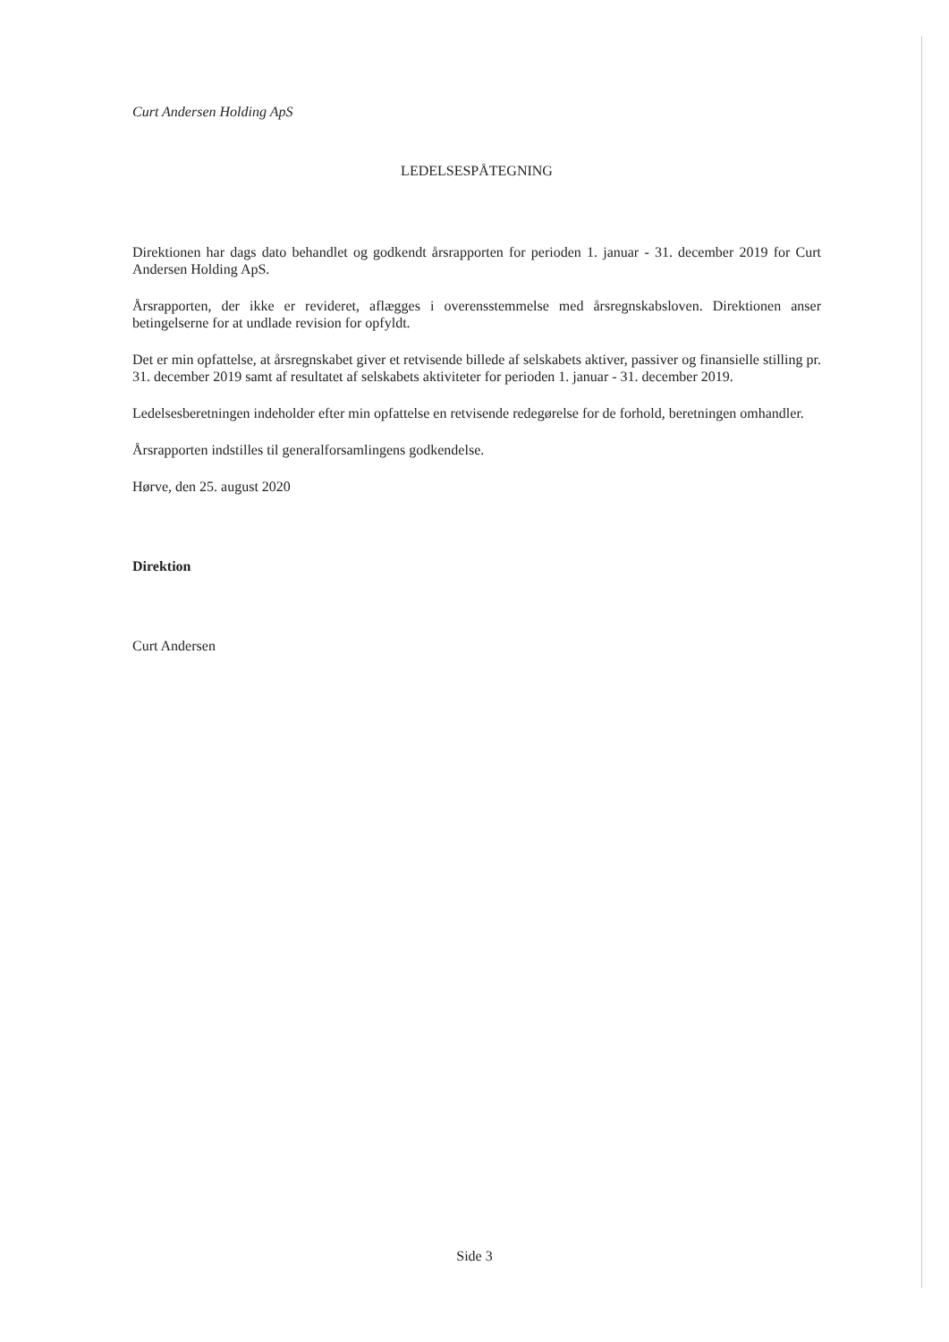Curt Andersen Holding ApS
LEDELSESPÅTEGNING
Direktionen har dags dato behandlet og godkendt årsrapporten for perioden 1. januar - 31. december 2019 for Curt Andersen Holding ApS.
Årsrapporten, der ikke er revideret, aflægges i overensstemmelse med årsregnskabsloven. Direktionen anser betingelserne for at undlade revision for opfyldt.
Det er min opfattelse, at årsregnskabet giver et retvisende billede af selskabets aktiver, passiver og finansielle stilling pr. 31. december 2019 samt af resultatet af selskabets aktiviteter for perioden 1. januar - 31. december 2019.
Ledelsesberetningen indeholder efter min opfattelse en retvisende redegørelse for de forhold, beretningen omhandler.
Årsrapporten indstilles til generalforsamlingens godkendelse.
Hørve, den 25. august 2020
Direktion
Curt Andersen
Side 3